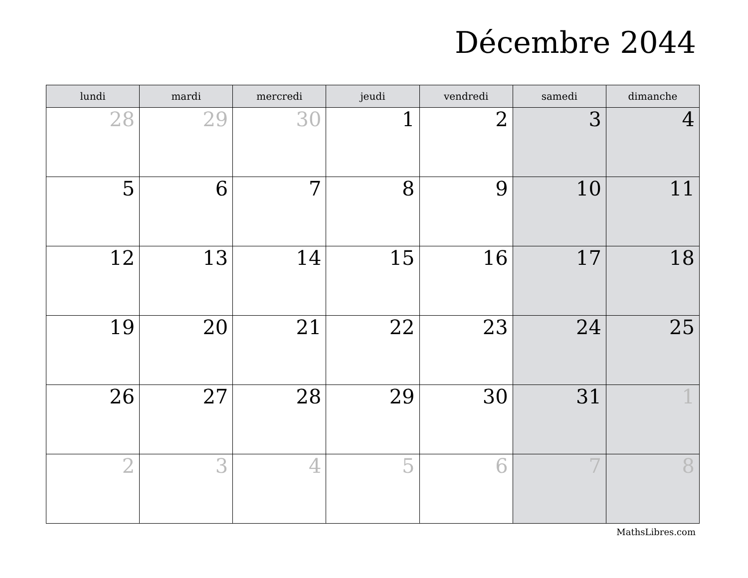Décembre 2044
| lundi | mardi | mercredi | jeudi | vendredi | samedi | dimanche |
| --- | --- | --- | --- | --- | --- | --- |
| 28 | 29 | 30 | 1 | 2 | 3 | 4 |
| 5 | 6 | 7 | 8 | 9 | 10 | 11 |
| 12 | 13 | 14 | 15 | 16 | 17 | 18 |
| 19 | 20 | 21 | 22 | 23 | 24 | 25 |
| 26 | 27 | 28 | 29 | 30 | 31 | 1 |
| 2 | 3 | 4 | 5 | 6 | 7 | 8 |
MathsLibres.com